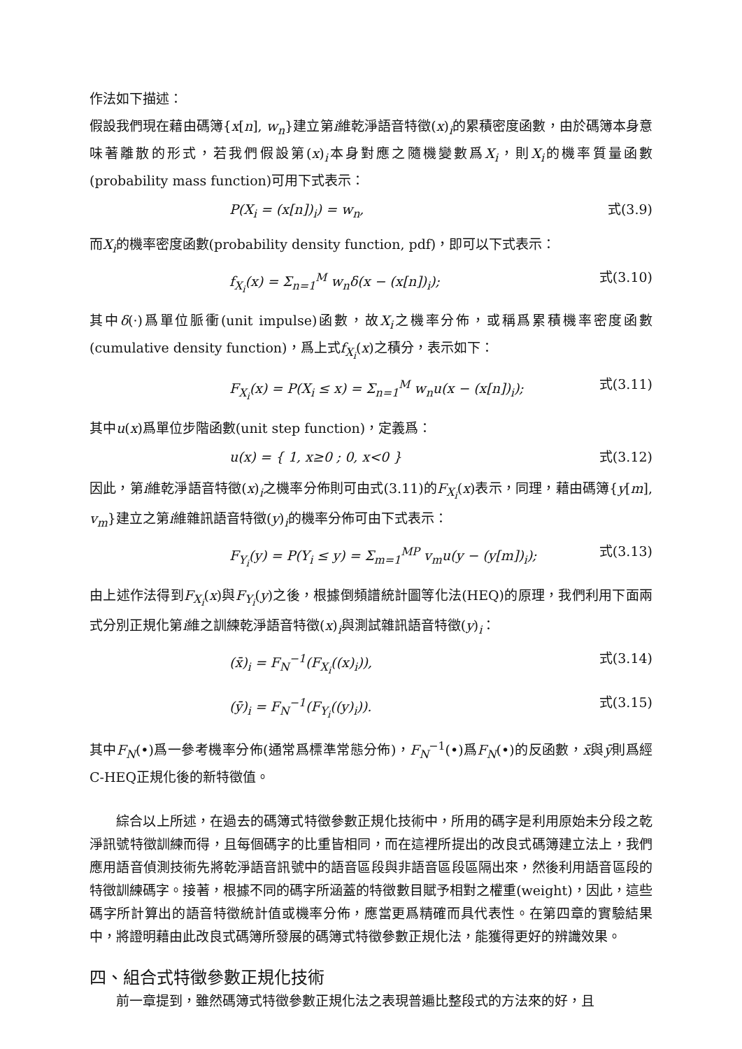作法如下描述：
假設我們現在藉由碼簿{x[n], w<sub>n</sub>}建立第i維乾淨語音特徵(x)<sub>i</sub>的累積密度函數，由於碼簿本身意味著離散的形式，若我們假設第(x)<sub>i</sub>本身對應之隨機變數爲X<sub>i</sub>，則X<sub>i</sub>的機率質量函數(probability mass function)可用下式表示：
P(X<sub>i</sub> = (x[n])<sub>i</sub>) = w<sub>n</sub>, 式(3.9)
而X<sub>i</sub>的機率密度函數(probability density function, pdf)，即可以下式表示：
f<sub>X<sub>i</sub></sub>(x) = Σ<sub>n=1</sub><sup>M</sup> w<sub>n</sub>δ(x − (x[n])<sub>i</sub>); 式(3.10)
其中δ(·)爲單位脈衝(unit impulse)函數，故X<sub>i</sub>之機率分佈，或稱爲累積機率密度函數(cumulative density function)，爲上式f<sub>X<sub>i</sub></sub>(x)之積分，表示如下：
F<sub>X<sub>i</sub></sub>(x) = P(X<sub>i</sub> ≤ x) = Σ<sub>n=1</sub><sup>M</sup> w<sub>n</sub>u(x − (x[n])<sub>i</sub>); 式(3.11)
其中u(x)爲單位步階函數(unit step function)，定義爲：
u(x) = { 1, x≥0 ; 0, x<0 } 式(3.12)
因此，第i維乾淨語音特徵(x)<sub>i</sub>之機率分佈則可由式(3.11)的F<sub>X<sub>i</sub></sub>(x)表示，同理，藉由碼簿{y[m], v<sub>m</sub>}建立之第i維雜訊語音特徵(y)<sub>i</sub>的機率分佈可由下式表示：
F<sub>Y<sub>i</sub></sub>(y) = P(Y<sub>i</sub> ≤ y) = Σ<sub>m=1</sub><sup>MP</sup> v<sub>m</sub>u(y − (y[m])<sub>i</sub>); 式(3.13)
由上述作法得到F<sub>X<sub>i</sub></sub>(x)與F<sub>Y<sub>i</sub></sub>(y)之後，根據倒頻譜統計圖等化法(HEQ)的原理，我們利用下面兩式分別正規化第i維之訓練乾淨語音特徵(x)<sub>i</sub>與測試雜訊語音特徵(y)<sub>i</sub>：
(x̄)<sub>i</sub> = F<sub>N</sub><sup>−1</sup>(F<sub>X<sub>i</sub></sub>((x)<sub>i</sub>)), 式(3.14)
(ȳ)<sub>i</sub> = F<sub>N</sub><sup>−1</sup>(F<sub>Y<sub>i</sub></sub>((y)<sub>i</sub>)). 式(3.15)
其中F<sub>N</sub>(•)爲一參考機率分佈(通常爲標準常態分佈)，F<sub>N</sub><sup>−1</sup>(•)爲F<sub>N</sub>(•)的反函數，x̄與ȳ則爲經C-HEQ正規化後的新特徵值。
綜合以上所述，在過去的碼簿式特徵參數正規化技術中，所用的碼字是利用原始未分段之乾淨訊號特徵訓練而得，且每個碼字的比重皆相同，而在這裡所提出的改良式碼簿建立法上，我們應用語音偵測技術先將乾淨語音訊號中的語音區段與非語音區段區隔出來，然後利用語音區段的特徵訓練碼字。接著，根據不同的碼字所涵蓋的特徵數目賦予相對之權重(weight)，因此，這些碼字所計算出的語音特徵統計值或機率分佈，應當更爲精確而具代表性。在第四章的實驗結果中，將證明藉由此改良式碼簿所發展的碼簿式特徵參數正規化法，能獲得更好的辨識效果。
四、組合式特徵參數正規化技術
前一章提到，雖然碼簿式特徵參數正規化法之表現普遍比整段式的方法來的好，且